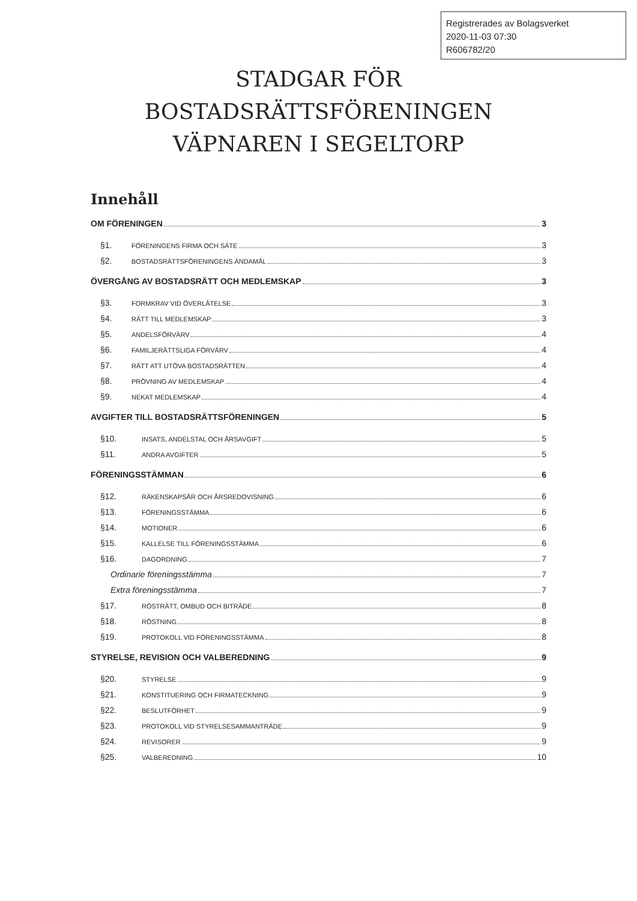Registrerades av Bolagsverket
2020-11-03 07:30
R606782/20
STADGAR FÖR
BOSTADSRÄTTSFÖRENINGEN
VÄPNAREN I SEGELTORP
Innehåll
OM FÖRENINGEN 3
§1. FÖRENINGENS FIRMA OCH SÄTE 3
§2. BOSTADSRÄTTSFÖRENINGENS ÄNDAMÅL 3
ÖVERGÅNG AV BOSTADSRÄTT OCH MEDLEMSKAP 3
§3. FORMKRAV VID ÖVERLÅTELSE 3
§4. RÄTT TILL MEDLEMSKAP 3
§5. ANDELSFÖRVÄRV 4
§6. FAMILJERÄTTSLIGA FÖRVÄRV 4
§7. RÄTT ATT UTÖVA BOSTADSRÄTTEN 4
§8. PRÖVNING AV MEDLEMSKAP 4
§9. NEKAT MEDLEMSKAP 4
AVGIFTER TILL BOSTADSRÄTTSFÖRENINGEN 5
§10. INSATS, ANDELSTAL OCH ÅRSAVGIFT 5
§11. ANDRA AVGIFTER 5
FÖRENINGSSTÄMMAN 6
§12. RÄKENSKAPSÅR OCH ÅRSREDOVISNING 6
§13. FÖRENINGSSTÄMMA 6
§14. MOTIONER 6
§15. KALLELSE TILL FÖRENINGSSTÄMMA 6
§16. DAGORDNING 7
Ordinarie föreningsstämma 7
Extra föreningsstämma 7
§17. RÖSTRÄTT, OMBUD OCH BITRÄDE 8
§18. RÖSTNING 8
§19. PROTOKOLL VID FÖRENINGSSTÄMMA 8
STYRELSE, REVISION OCH VALBEREDNING 9
§20. STYRELSE 9
§21. KONSTITUERING OCH FIRMATECKNING 9
§22. BESLUTFÖRHET 9
§23. PROTOKOLL VID STYRELSESAMMANTRÄDE 9
§24. REVISORER 9
§25. VALBEREDNING 10